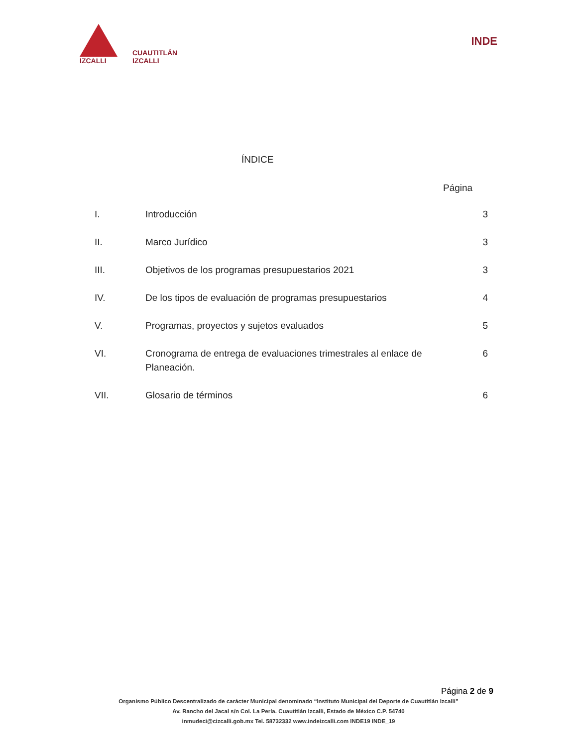IZCALLI
CUAUTITLÁN
IZCALLI
INDE
ÍNDICE
Página
| I. | Introducción | 3 |
| II. | Marco Jurídico | 3 |
| III. | Objetivos de los programas presupuestarios 2021 | 3 |
| IV. | De los tipos de evaluación de programas presupuestarios | 4 |
| V. | Programas, proyectos y sujetos evaluados | 5 |
| VI. | Cronograma de entrega de evaluaciones trimestrales al enlace de Planeación. | 6 |
| VII. | Glosario de términos | 6 |
Página 2 de 9
Organismo Público Descentralizado de carácter Municipal denominado “Instituto Municipal del Deporte de Cuautitlán Izcalli”
Av. Rancho del Jacal s/n Col. La Perla. Cuautitlán Izcalli, Estado de México C.P. 54740
inmudeci@cizcalli.gob.mx Tel. 58732332 www.indeizcalli.com INDE19 INDE_19